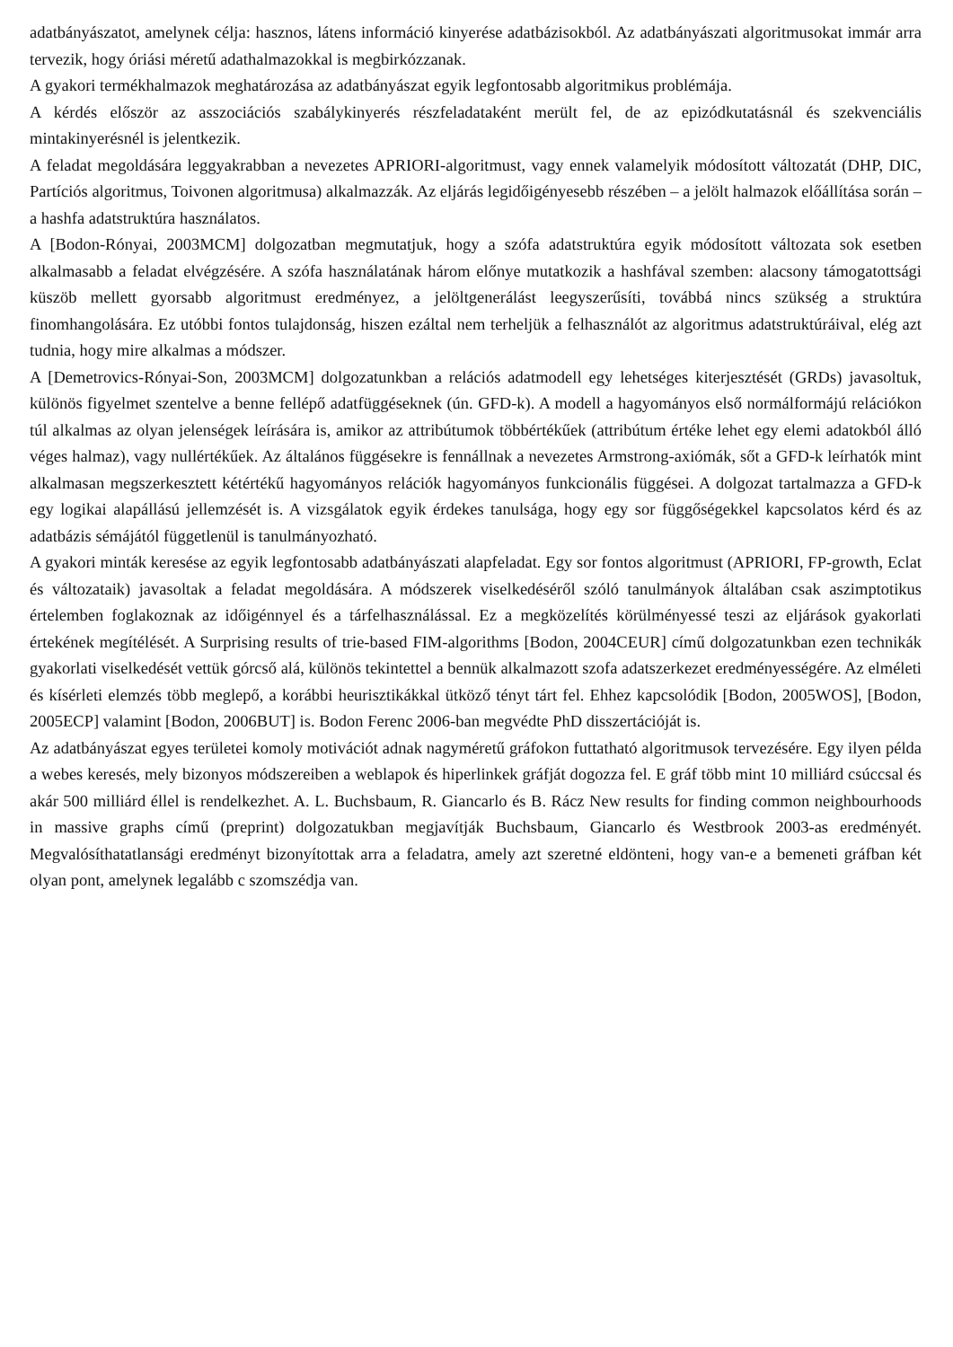adatbányászatot, amelynek célja: hasznos, látens információ kinyerése adatbázisokból. Az adatbányászati algoritmusokat immár arra tervezik, hogy óriási méretű adathalmazokkal is megbirkózzanak.
A gyakori termékhalmazok meghatározása az adatbányászat egyik legfontosabb algoritmikus problémája.
A kérdés először az asszociációs szabálykinyerés részfeladataként merült fel, de az epizódkutatásnál és szekvenciális mintakinyerésnél is jelentkezik.
A feladat megoldására leggyakrabban a nevezetes APRIORI-algoritmust, vagy ennek valamelyik módosított változatát (DHP, DIC, Partíciós algoritmus, Toivonen algoritmusa) alkalmazzák. Az eljárás legidőigényesebb részében – a jelölt halmazok előállítása során – a hashfa adatstruktúra használatos.
A [Bodon-Rónyai, 2003MCM] dolgozatban megmutatjuk, hogy a szófa adatstruktúra egyik módosított változata sok esetben alkalmasabb a feladat elvégzésére. A szófa használatának három előnye mutatkozik a hashfával szemben: alacsony támogatottsági küszöb mellett gyorsabb algoritmust eredményez, a jelöltgenerálást leegyszerűsíti, továbbá nincs szükség a struktúra finomhangolására. Ez utóbbi fontos tulajdonság, hiszen ezáltal nem terheljük a felhasználót az algoritmus adatstruktúráival, elég azt tudnia, hogy mire alkalmas a módszer.
A [Demetrovics-Rónyai-Son, 2003MCM] dolgozatunkban a relációs adatmodell egy lehetséges kiterjesztését (GRDs) javasoltuk, különös figyelmet szentelve a benne fellépő adatfüggéseknek (ún. GFD-k). A modell a hagyományos első normálformájú relációkon túl alkalmas az olyan jelenségek leírására is, amikor az attribútumok többértékűek (attribútum értéke lehet egy elemi adatokból álló véges halmaz), vagy nullértékűek. Az általános függésekre is fennállnak a nevezetes Armstrong-axiómák, sőt a GFD-k leírhatók mint alkalmasan megszerkesztett kétértékű hagyományos relációk hagyományos funkcionális függései. A dolgozat tartalmazza a GFD-k egy logikai alapállású jellemzését is. A vizsgálatok egyik érdekes tanulsága, hogy egy sor függőségekkel kapcsolatos kérd és az adatbázis sémájától függetlenül is tanulmányozható.
A gyakori minták keresése az egyik legfontosabb adatbányászati alapfeladat. Egy sor fontos algoritmust (APRIORI, FP-growth, Eclat és változataik) javasoltak a feladat megoldására. A módszerek viselkedéséről szóló tanulmányok általában csak aszimptotikus értelemben foglakoznak az időigénnyel és a tárfelhasználással. Ez a megközelítés körülményessé teszi az eljárások gyakorlati értekének megítélését. A Surprising results of trie-based FIM-algorithms [Bodon, 2004CEUR] című dolgozatunkban ezen technikák gyakorlati viselkedését vettük górcső alá, különös tekintettel a bennük alkalmazott szofa adatszerkezet eredményességére. Az elméleti és kísérleti elemzés több meglepő, a korábbi heurisztikákkal ütköző tényt tárt fel. Ehhez kapcsolódik [Bodon, 2005WOS], [Bodon, 2005ECP] valamint [Bodon, 2006BUT] is. Bodon Ferenc 2006-ban megvédte PhD disszertációját is.
Az adatbányászat egyes területei komoly motivációt adnak nagyméretű gráfokon futtatható algoritmusok tervezésére. Egy ilyen példa a webes keresés, mely bizonyos módszereiben a weblapok és hiperlinkek gráfját dogozza fel. E gráf több mint 10 milliárd csúccsal és akár 500 milliárd éllel is rendelkezhet. A. L. Buchsbaum, R. Giancarlo és B. Rácz New results for finding common neighbourhoods in massive graphs című (preprint) dolgozatukban megjavítják Buchsbaum, Giancarlo és Westbrook 2003-as eredményét. Megvalósíthatatlansági eredményt bizonyítottak arra a feladatra, amely azt szeretné eldönteni, hogy van-e a bemeneti gráfban két olyan pont, amelynek legalább c szomszédja van.